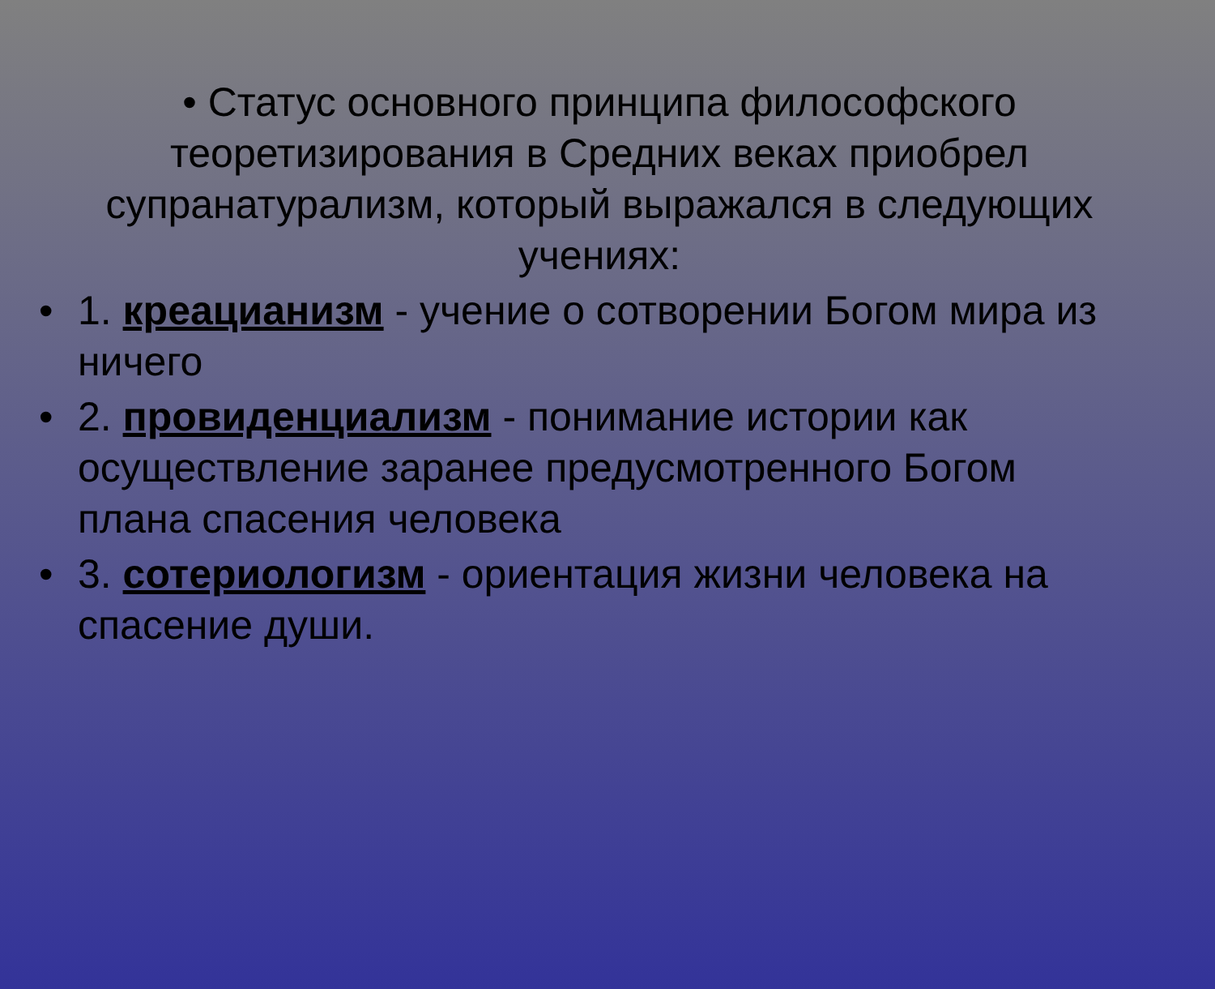• Статус основного принципа философского теоретизирования в Средних веках приобрел супранатурализм, который выражался в следующих учениях:
• 1. креацианизм - учение о сотворении Богом мира из ничего
• 2. провиденциализм - понимание истории как осуществление заранее предусмотренного Богом плана спасения человека
• 3. сотериологизм - ориентация жизни человека на спасение души.